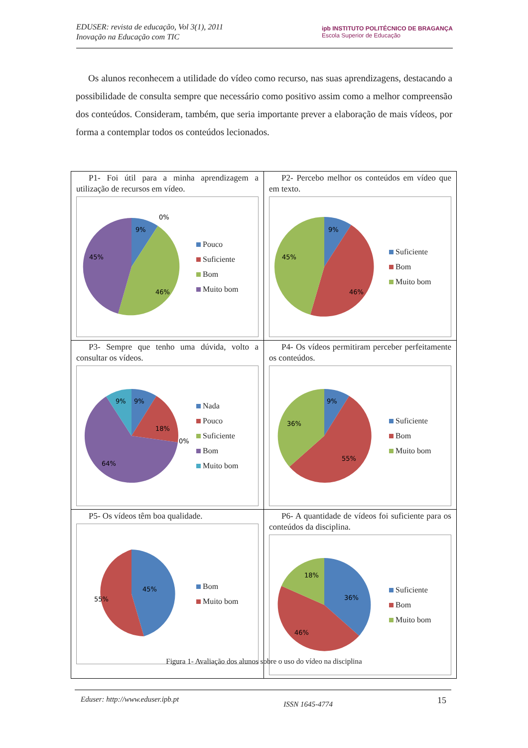EDUSER: revista de educação, Vol 3(1), 2011
Inovação na Educação com TIC
ipb INSTITUTO POLITÉCNICO DE BRAGANÇA
Escola Superior de Educação
Os alunos reconhecem a utilidade do vídeo como recurso, nas suas aprendizagens, destacando a possibilidade de consulta sempre que necessário como positivo assim como a melhor compreensão dos conteúdos. Consideram, também, que seria importante prever a elaboração de mais vídeos, por forma a contemplar todos os conteúdos lecionados.
| P1- Foi útil para a minha aprendizagem a utilização de recursos em vídeo. 9% 0% 46% 45% Pouco Suficiente Bom Muito bom | P2- Percebo melhor os conteúdos em vídeo que em texto. 9% 46% 45% Suficiente Bom Muito bom |
| P3- Sempre que tenho uma dúvida, volto a consultar os vídeos. 9% 9% 18% 0% 64% Nada Pouco Suficiente Bom Muito bom | P4- Os vídeos permitiram perceber perfeitamente os conteúdos. 9% 55% 36% Suficiente Bom Muito bom |
| P5- Os vídeos têm boa qualidade. 45% 55% Bom Muito bom | P6- A quantidade de vídeos foi suficiente para os conteúdos da disciplina. 18% 36% 46% Suficiente Bom Muito bom |
Figura 1- Avaliação dos alunos sobre o uso do vídeo na disciplina
Eduser: http://www.eduser.ipb.pt ISSN 1645-4774 15